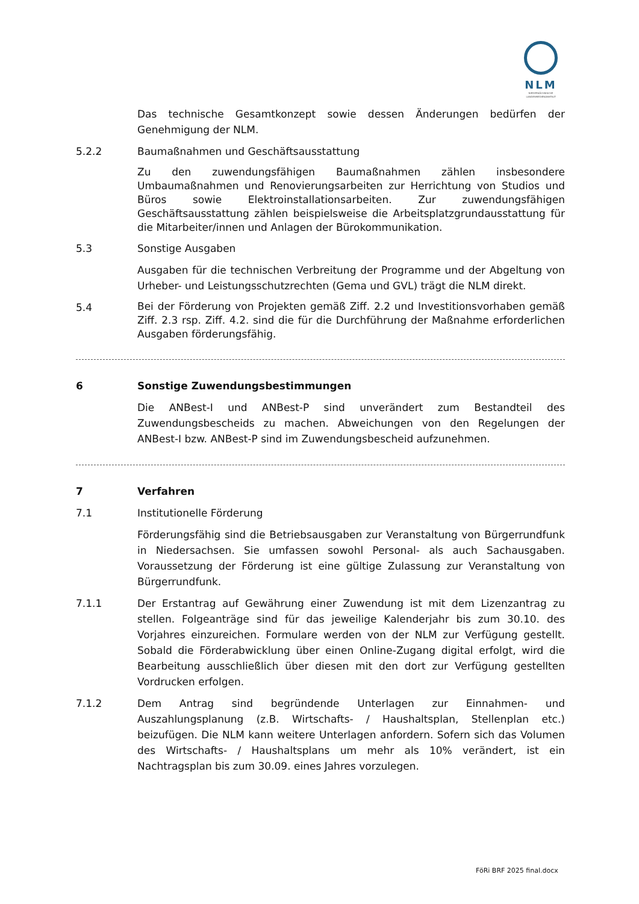NLM
NIEDERSÄCHSISCHE
LANDESMEDIENANSTALT
Das technische Gesamtkonzept sowie dessen Änderungen bedürfen der Genehmigung der NLM.
5.2.2 Baumaßnahmen und Geschäftsausstattung
Zu den zuwendungsfähigen Baumaßnahmen zählen insbesondere Umbaumaßnahmen und Renovierungsarbeiten zur Herrichtung von Studios und Büros sowie Elektroinstallationsarbeiten. Zur zuwendungsfähigen Geschäftsausstattung zählen beispielsweise die Arbeitsplatzgrundausstattung für die Mitarbeiter/innen und Anlagen der Bürokommunikation.
5.3 Sonstige Ausgaben
Ausgaben für die technischen Verbreitung der Programme und der Abgeltung von Urheber- und Leistungsschutzrechten (Gema und GVL) trägt die NLM direkt.
5.4
Bei der Förderung von Projekten gemäß Ziff. 2.2 und Investitionsvorhaben gemäß Ziff. 2.3 rsp. Ziff. 4.2. sind die für die Durchführung der Maßnahme erforderlichen Ausgaben förderungsfähig.
6 Sonstige Zuwendungsbestimmungen
Die ANBest-I und ANBest-P sind unverändert zum Bestandteil des Zuwendungsbescheids zu machen. Abweichungen von den Regelungen der ANBest-I bzw. ANBest-P sind im Zuwendungsbescheid aufzunehmen.
7 Verfahren
7.1 Institutionelle Förderung
Förderungsfähig sind die Betriebsausgaben zur Veranstaltung von Bürgerrundfunk in Niedersachsen. Sie umfassen sowohl Personal- als auch Sachausgaben. Voraussetzung der Förderung ist eine gültige Zulassung zur Veranstaltung von Bürgerrundfunk.
7.1.1 Der Erstantrag auf Gewährung einer Zuwendung ist mit dem Lizenzantrag zu stellen. Folgeanträge sind für das jeweilige Kalenderjahr bis zum 30.10. des Vorjahres einzureichen. Formulare werden von der NLM zur Verfügung gestellt. Sobald die Förderabwicklung über einen Online-Zugang digital erfolgt, wird die Bearbeitung ausschließlich über diesen mit den dort zur Verfügung gestellten Vordrucken erfolgen.
7.1.2 Dem Antrag sind begründende Unterlagen zur Einnahmen- und Auszahlungsplanung (z.B. Wirtschafts- / Haushaltsplan, Stellenplan etc.) beizufügen. Die NLM kann weitere Unterlagen anfordern. Sofern sich das Volumen des Wirtschafts- / Haushaltsplans um mehr als 10% verändert, ist ein Nachtragsplan bis zum 30.09. eines Jahres vorzulegen.
FöRi BRF 2025 final.docx